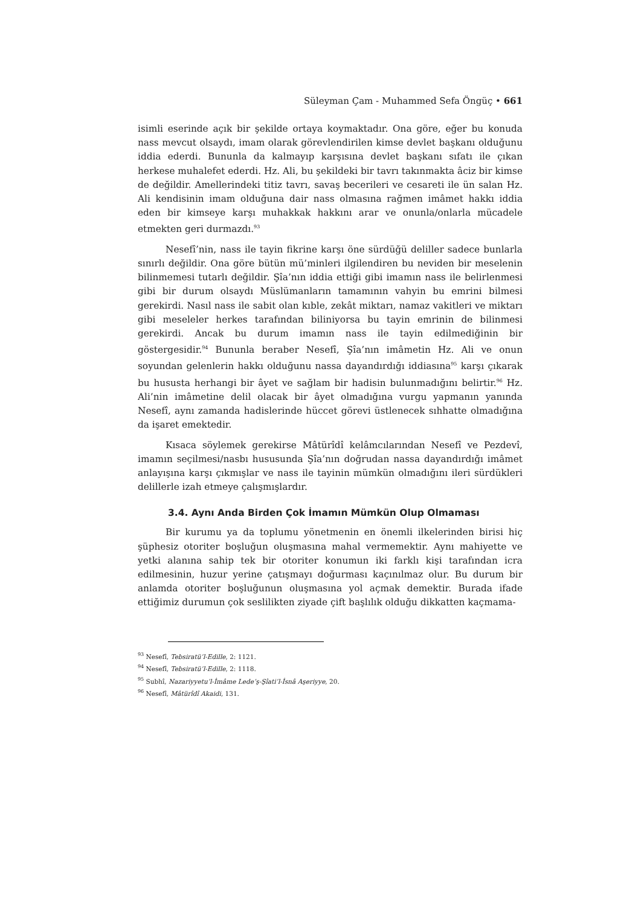Süleyman Çam - Muhammed Sefa Öngüç • 661
isimli eserinde açık bir şekilde ortaya koymaktadır. Ona göre, eğer bu konuda nass mevcut olsaydı, imam olarak görevlendirilen kimse devlet başkanı olduğunu iddia ederdi. Bununla da kalmayıp karşısına devlet başkanı sıfatı ile çıkan herkese muhalefet ederdi. Hz. Ali, bu şekildeki bir tavrı takınmakta âciz bir kimse de değildir. Amellerindeki titiz tavrı, savaş becerileri ve cesareti ile ün salan Hz. Ali kendisinin imam olduğuna dair nass olmasına rağmen imâmet hakkı iddia eden bir kimseye karşı muhakkak hakkını arar ve onunla/onlarla mücadele etmekten geri durmazdı.<sup>93</sup>
Nesefî’nin, nass ile tayin fikrine karşı öne sürdüğü deliller sadece bunlarla sınırlı değildir. Ona göre bütün mü’minleri ilgilendiren bu neviden bir meselenin bilinmemesi tutarlı değildir. Şîa’nın iddia ettiği gibi imamın nass ile belirlenmesi gibi bir durum olsaydı Müslümanların tamamının vahyin bu emrini bilmesi gerekirdi. Nasıl nass ile sabit olan kıble, zekât miktarı, namaz vakitleri ve miktarı gibi meseleler herkes tarafından biliniyorsa bu tayin emrinin de bilinmesi gerekirdi. Ancak bu durum imamın nass ile tayin edilmediğinin bir göstergesidir.<sup>94</sup> Bununla beraber Nesefî, Şîa’nın imâmetin Hz. Ali ve onun soyundan gelenlerin hakkı olduğunu nassa dayandırdığı iddiasına<sup>95</sup> karşı çıkarak bu hususta herhangi bir âyet ve sağlam bir hadisin bulunmadığını belirtir.<sup>96</sup> Hz. Ali’nin imâmetine delil olacak bir âyet olmadığına vurgu yapmanın yanında Nesefî, aynı zamanda hadislerinde hüccet görevi üstlenecek sıhhatte olmadığına da işaret emektedir.
Kısaca söylemek gerekirse Mâtürîdî kelâmcılarından Nesefî ve Pezdevî, imamın seçilmesi/nasbı hususunda Şîa’nın doğrudan nassa dayandırdığı imâmet anlayışına karşı çıkmışlar ve nass ile tayinin mümkün olmadığını ileri sürdükleri delillerle izah etmeye çalışmışlardır.
3.4. Aynı Anda Birden Çok İmamın Mümkün Olup Olmaması
Bir kurumu ya da toplumu yönetmenin en önemli ilkelerinden birisi hiç şüphesiz otoriter boşluğun oluşmasına mahal vermemektir. Aynı mahiyette ve yetki alanına sahip tek bir otoriter konumun iki farklı kişi tarafından icra edilmesinin, huzur yerine çatışmayı doğurması kaçınılmaz olur. Bu durum bir anlamda otoriter boşluğunun oluşmasına yol açmak demektir. Burada ifade ettiğimiz durumun çok seslilikten ziyade çift başlılık olduğu dikkatten kaçmama-
<sup>93</sup> Nesefî, Tebsiratü’l-Edille, 2: 1121.
<sup>94</sup> Nesefî, Tebsiratü’l-Edille, 2: 1118.
<sup>95</sup> Subhî, Nazariyyetu’l-İmâme Lede’ş-Şîati’l-İsnâ Aşeriyye, 20.
<sup>96</sup> Nesefî, Mâtürîdî Akaidi, 131.